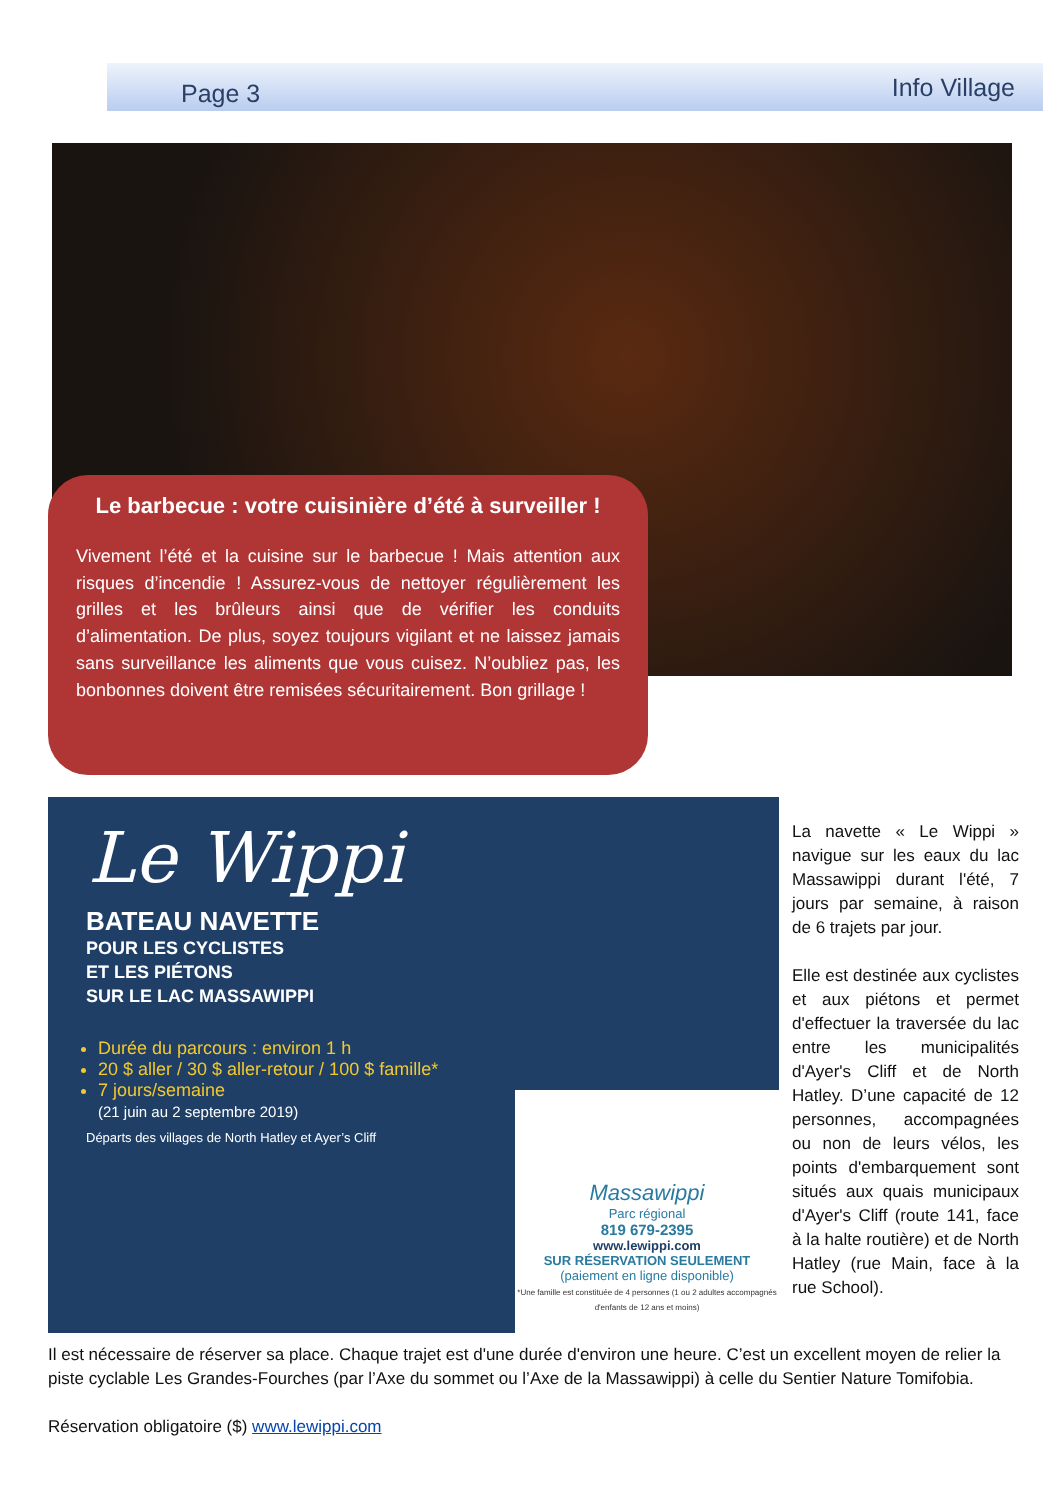Page 3 Info Village
Le barbecue : votre cuisinière d’été à surveiller !
Vivement l’été et la cuisine sur le barbecue ! Mais attention aux risques d’incendie ! Assurez-vous de nettoyer régulièrement les grilles et les brûleurs ainsi que de vérifier les conduits d’alimentation. De plus, soyez toujours vigilant et ne laissez jamais sans surveillance les aliments que vous cuisez. N’oubliez pas, les bonbonnes doivent être remisées sécuritairement. Bon grillage !
Le Wippi
BATEAU NAVETTE
POUR LES CYCLISTES
ET LES PIÉTONS
SUR LE LAC MASSAWIPPI
Durée du parcours : environ 1 h
20 $ aller / 30 $ aller-retour / 100 $ famille*
7 jours/semaine
(21 juin au 2 septembre 2019)
Départs des villages de North Hatley et Ayer’s Cliff
Massawippi
Parc régional
819 679-2395
www.lewippi.com
SUR RÉSERVATION SEULEMENT
(paiement en ligne disponible)
*Une famille est constituée de 4 personnes (1 ou 2 adultes accompagnés d'enfants de 12 ans et moins)
La navette « Le Wippi » navigue sur les eaux du lac Massawippi durant l'été, 7 jours par semaine, à raison de 6 trajets par jour.
Elle est destinée aux cyclistes et aux piétons et permet d'effectuer la traversée du lac entre les municipalités d'Ayer's Cliff et de North Hatley. D’une capacité de 12 personnes, accompagnées ou non de leurs vélos, les points d'embarquement sont situés aux quais municipaux d'Ayer's Cliff (route 141, face à la halte routière) et de North Hatley (rue Main, face à la rue School).
Il est nécessaire de réserver sa place. Chaque trajet est d'une durée d'environ une heure. C’est un excellent moyen de relier la piste cyclable Les Grandes-Fourches (par l’Axe du sommet ou l’Axe de la Massawippi) à celle du Sentier Nature Tomifobia.
Réservation obligatoire ($) www.lewippi.com